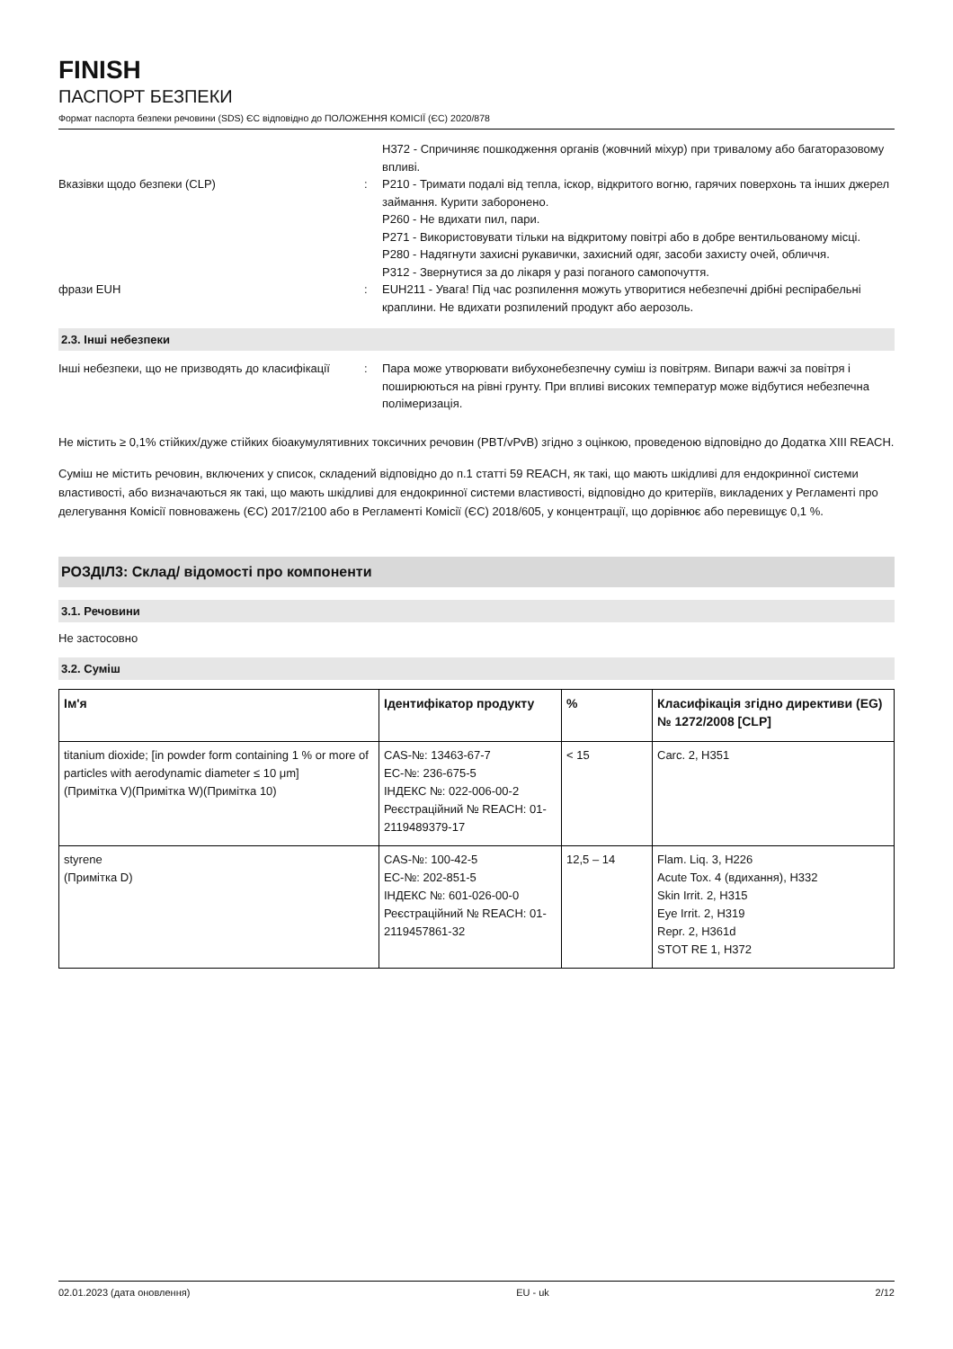FINISH
ПАСПОРТ БЕЗПЕКИ
Формат паспорта безпеки речовини (SDS) ЄС відповідно до ПОЛОЖЕННЯ КОМІСІЇ (ЄС) 2020/878
H372 - Спричиняє пошкодження органів (жовчний міхур) при тривалому або багаторазовому впливі.
Вказівки щодо безпеки (CLP) : P210 - Тримати подалі від тепла, іскор, відкритого вогню, гарячих поверхонь та інших джерел займання. Курити заборонено.
P260 - Не вдихати пил, пари.
P271 - Використовувати тільки на відкритому повітрі або в добре вентильованому місці.
P280 - Надягнути захисні рукавички, захисний одяг, засоби захисту очей, обличчя.
P312 - Звернутися за до лікаря у разі поганого самопочуття.
фрази EUH : EUH211 - Увага! Під час розпилення можуть утворитися небезпечні дрібні респірабельні краплини. Не вдихати розпилений продукт або аерозоль.
2.3. Інші небезпеки
Інші небезпеки, що не призводять до класифікації
: Пара може утворювати вибухонебезпечну суміш із повітрям. Випари важчі за повітря і поширюються на рівні грунту. При впливі високих температур може відбутися небезпечна полімеризація.
Не містить ≥ 0,1% стійких/дуже стійких біоакумулятивних токсичних речовин (PBT/vPvB) згідно з оцінкою, проведеною відповідно до Додатка XIII REACH.
Суміш не містить речовин, включених у список, складений відповідно до п.1 статті 59 REACH, як такі, що мають шкідливі для ендокринної системи властивості, або визначаються як такі, що мають шкідливі для ендокринної системи властивості, відповідно до критеріїв, викладених у Регламенті про делегування Комісії повноважень (ЄС) 2017/2100 або в Регламенті Комісії (ЄС) 2018/605, у концентрації, що дорівнює або перевищує 0,1 %.
РОЗДІЛ3: Склад/ відомості про компоненти
3.1. Речовини
Не застосовно
3.2. Суміш
| Ім'я | Ідентифікатор продукту | % | Класифікація згідно директиви (EG) № 1272/2008 [CLP] |
| --- | --- | --- | --- |
| titanium dioxide; [in powder form containing 1 % or more of particles with aerodynamic diameter ≤ 10 μm] (Примітка V)(Примітка W)(Примітка 10) | CAS-№: 13463-67-7 EC-№: 236-675-5 ІНДЕКС №: 022-006-00-2 Реєстраційний № REACH: 01-2119489379-17 | < 15 | Carc. 2, H351 |
| styrene (Примітка D) | CAS-№: 100-42-5 EC-№: 202-851-5 ІНДЕКС №: 601-026-00-0 Реєстраційний № REACH: 01-2119457861-32 | 12,5 – 14 | Flam. Liq. 3, H226 Acute Tox. 4 (вдихання), H332 Skin Irrit. 2, H315 Eye Irrit. 2, H319 Repr. 2, H361d STOT RE 1, H372 |
02.01.2023 (дата оновлення) EU - uk 2/12